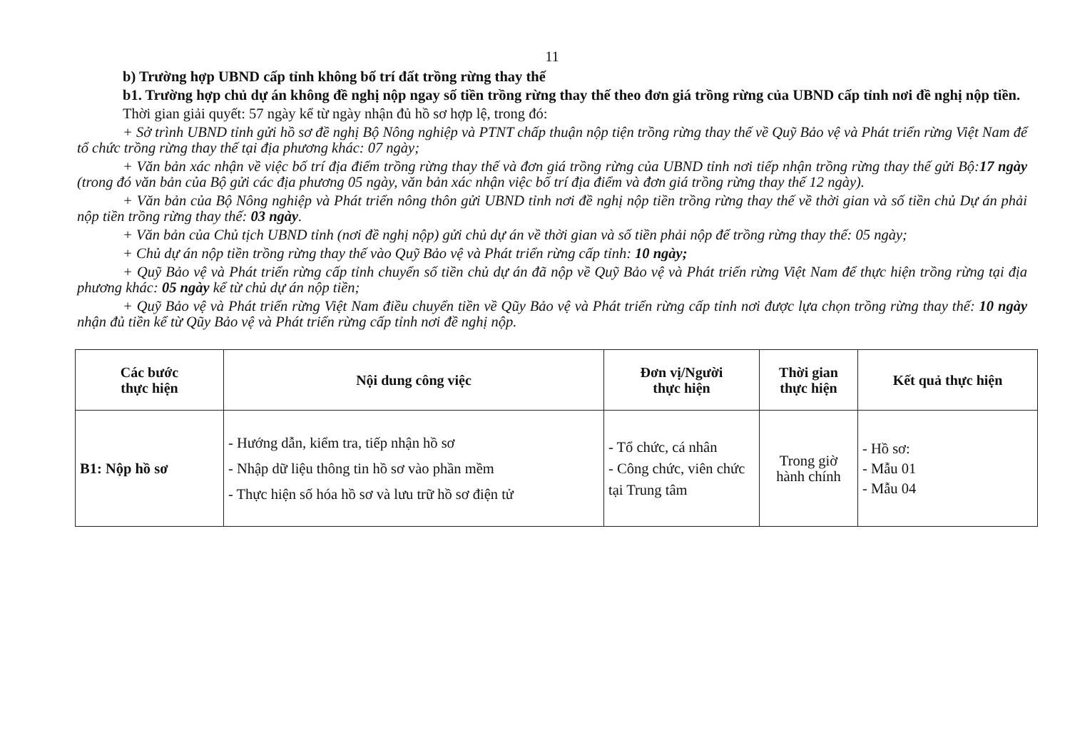11
b) Trường hợp UBND cấp tỉnh không bố trí đất trồng rừng thay thế
b1. Trường hợp chủ dự án không đề nghị nộp ngay số tiền trồng rừng thay thế theo đơn giá trồng rừng của UBND cấp tỉnh nơi đề nghị nộp tiền.
Thời gian giải quyết: 57 ngày kể từ ngày nhận đủ hồ sơ hợp lệ, trong đó:
+ Sở trình UBND tỉnh gửi hồ sơ đề nghị Bộ Nông nghiệp và PTNT chấp thuận nộp tiện trồng rừng thay thế về Quỹ Bảo vệ và Phát triển rừng Việt Nam để tổ chức trồng rừng thay thế tại địa phương khác: 07 ngày;
+ Văn bản xác nhận về việc bố trí địa điểm trồng rừng thay thế và đơn giá trồng rừng của UBND tỉnh nơi tiếp nhận trồng rừng thay thế gửi Bộ:17 ngày (trong đó văn bản của Bộ gửi các địa phương 05 ngày, văn bản xác nhận việc bố trí địa điểm và đơn giá trồng rừng thay thế 12 ngày).
+ Văn bản của Bộ Nông nghiệp và Phát triển nông thôn gửi UBND tỉnh nơi đề nghị nộp tiền trồng rừng thay thế về thời gian và số tiền chủ Dự án phải nộp tiền trồng rừng thay thế: 03 ngày.
+ Văn bản của Chủ tịch UBND tỉnh (nơi đề nghị nộp) gửi chủ dự án về thời gian và số tiền phải nộp để trồng rừng thay thế: 05 ngày;
+ Chủ dự án nộp tiền trồng rừng thay thế vào Quỹ Bảo vệ và Phát triển rừng cấp tỉnh: 10 ngày;
+ Quỹ Bảo vệ và Phát triển rừng cấp tỉnh chuyển số tiền chủ dự án đã nộp về Quỹ Bảo vệ và Phát triển rừng Việt Nam để thực hiện trồng rừng tại địa phương khác: 05 ngày kể từ chủ dự án nộp tiền;
+ Quỹ Bảo vệ và Phát triển rừng Việt Nam điều chuyển tiền về Qũy Bảo vệ và Phát triển rừng cấp tỉnh nơi được lựa chọn trồng rừng thay thế: 10 ngày nhận đủ tiền kể từ Qũy Bảo vệ và Phát triển rừng cấp tỉnh nơi đề nghị nộp.
| Các bước thực hiện | Nội dung công việc | Đơn vị/Người thực hiện | Thời gian thực hiện | Kết quả thực hiện |
| --- | --- | --- | --- | --- |
| B1: Nộp hồ sơ | - Hướng dẫn, kiểm tra, tiếp nhận hồ sơ - Nhập dữ liệu thông tin hồ sơ vào phần mềm - Thực hiện số hóa hồ sơ và lưu trữ hồ sơ điện tử | - Tổ chức, cá nhân - Công chức, viên chức tại Trung tâm | Trong giờ hành chính | - Hồ sơ: - Mẫu 01 - Mẫu 04 |